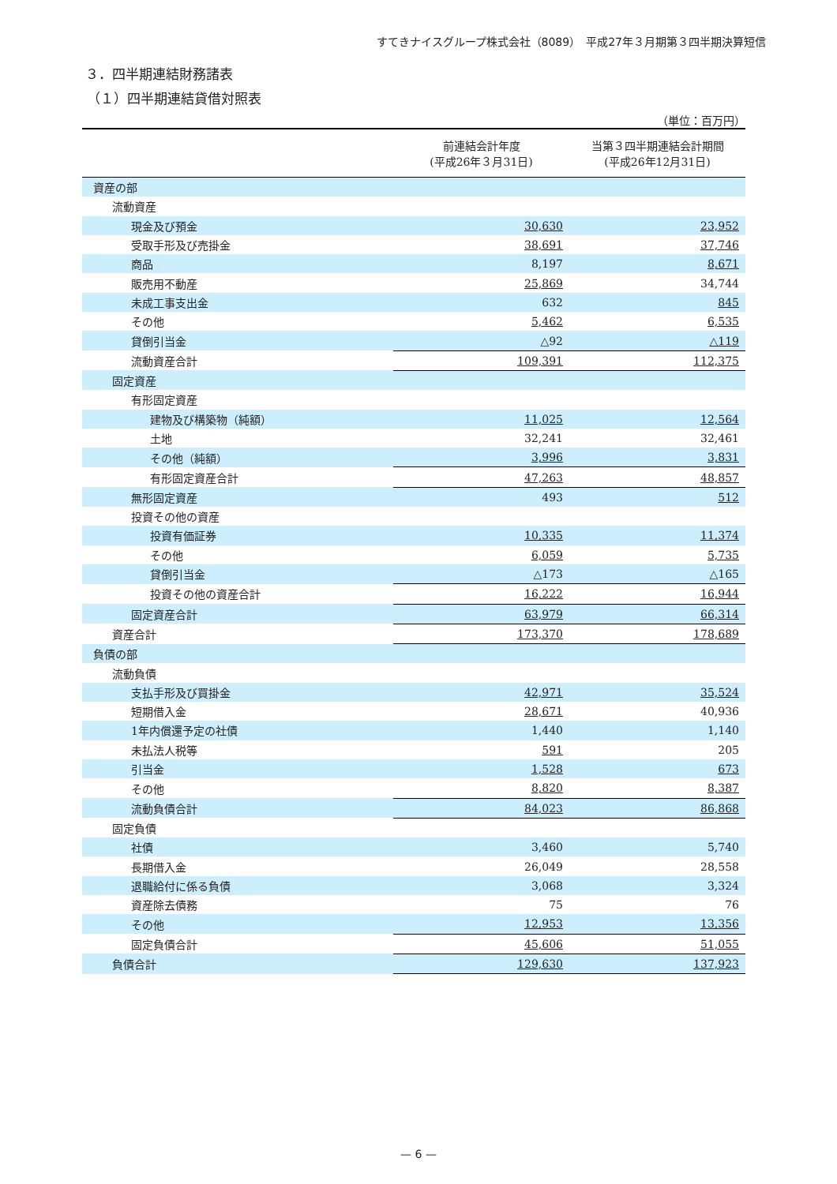すてきナイスグループ株式会社（8089）　平成27年３月期第３四半期決算短信
３．四半期連結財務諸表
（１）四半期連結貸借対照表
（単位：百万円）
| | 前連結会計年度 (平成26年３月31日) | 当第３四半期連結会計期間 (平成26年12月31日) |
| --- | --- | --- |
| 資産の部 | | |
| 流動資産 | | |
| 現金及び預金 | 30,630 | 23,952 |
| 受取手形及び売掛金 | 38,691 | 37,746 |
| 商品 | 8,197 | 8,671 |
| 販売用不動産 | 25,869 | 34,744 |
| 未成工事支出金 | 632 | 845 |
| その他 | 5,462 | 6,535 |
| 貸倒引当金 | △92 | △119 |
| 流動資産合計 | 109,391 | 112,375 |
| 固定資産 | | |
| 有形固定資産 | | |
| 建物及び構築物（純額） | 11,025 | 12,564 |
| 土地 | 32,241 | 32,461 |
| その他（純額） | 3,996 | 3,831 |
| 有形固定資産合計 | 47,263 | 48,857 |
| 無形固定資産 | 493 | 512 |
| 投資その他の資産 | | |
| 投資有価証券 | 10,335 | 11,374 |
| その他 | 6,059 | 5,735 |
| 貸倒引当金 | △173 | △165 |
| 投資その他の資産合計 | 16,222 | 16,944 |
| 固定資産合計 | 63,979 | 66,314 |
| 資産合計 | 173,370 | 178,689 |
| 負債の部 | | |
| 流動負債 | | |
| 支払手形及び買掛金 | 42,971 | 35,524 |
| 短期借入金 | 28,671 | 40,936 |
| 1年内償還予定の社債 | 1,440 | 1,140 |
| 未払法人税等 | 591 | 205 |
| 引当金 | 1,528 | 673 |
| その他 | 8,820 | 8,387 |
| 流動負債合計 | 84,023 | 86,868 |
| 固定負債 | | |
| 社債 | 3,460 | 5,740 |
| 長期借入金 | 26,049 | 28,558 |
| 退職給付に係る負債 | 3,068 | 3,324 |
| 資産除去債務 | 75 | 76 |
| その他 | 12,953 | 13,356 |
| 固定負債合計 | 45,606 | 51,055 |
| 負債合計 | 129,630 | 137,923 |
— 6 —